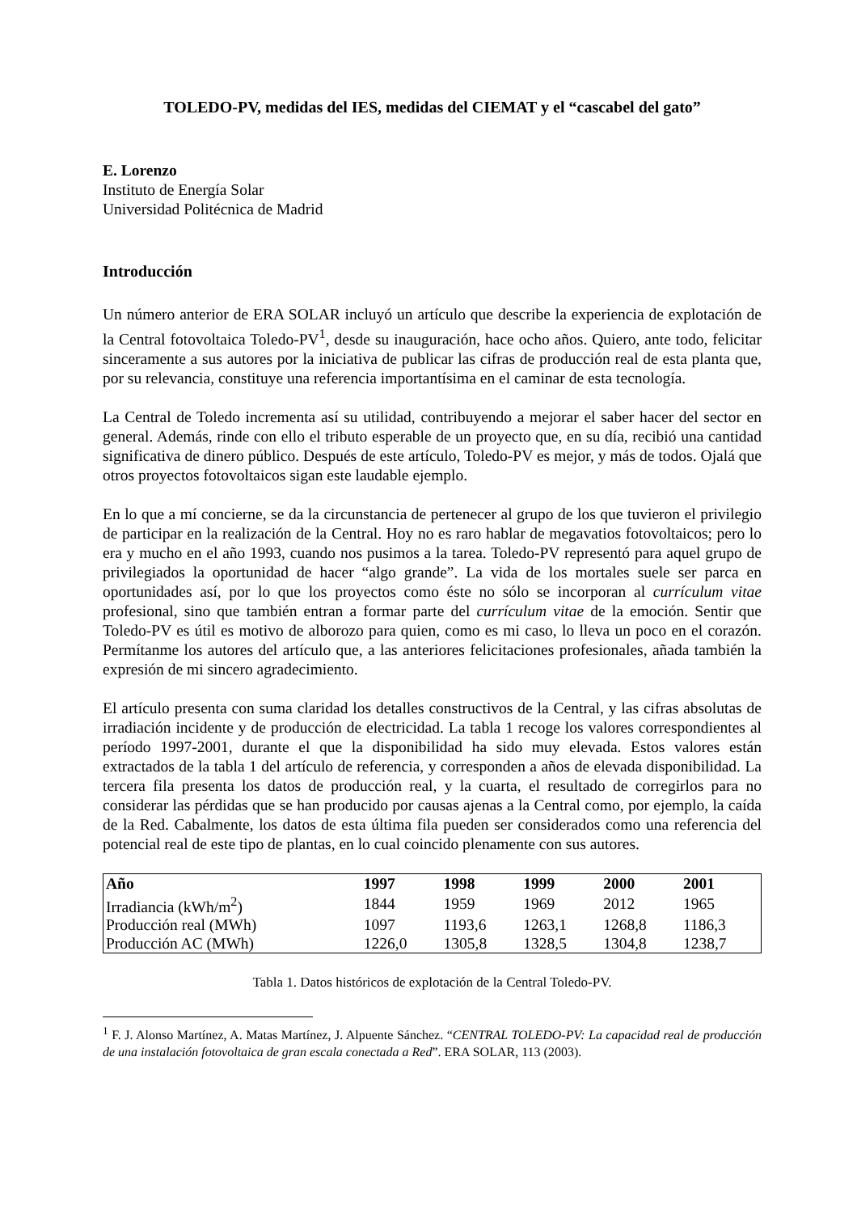TOLEDO-PV, medidas del IES, medidas del CIEMAT y el “cascabel del gato”
E. Lorenzo
Instituto de Energía Solar
Universidad Politécnica de Madrid
Introducción
Un número anterior de ERA SOLAR incluyó un artículo que describe la experiencia de explotación de la Central fotovoltaica Toledo-PV<sup>1</sup>, desde su inauguración, hace ocho años. Quiero, ante todo, felicitar sinceramente a sus autores por la iniciativa de publicar las cifras de producción real de esta planta que, por su relevancia, constituye una referencia importantísima en el caminar de esta tecnología.
La Central de Toledo incrementa así su utilidad, contribuyendo a mejorar el saber hacer del sector en general. Además, rinde con ello el tributo esperable de un proyecto que, en su día, recibió una cantidad significativa de dinero público. Después de este artículo, Toledo-PV es mejor, y más de todos. Ojalá que otros proyectos fotovoltaicos sigan este laudable ejemplo.
En lo que a mí concierne, se da la circunstancia de pertenecer al grupo de los que tuvieron el privilegio de participar en la realización de la Central. Hoy no es raro hablar de megavatios fotovoltaicos; pero lo era y mucho en el año 1993, cuando nos pusimos a la tarea. Toledo-PV representó para aquel grupo de privilegiados la oportunidad de hacer “algo grande”. La vida de los mortales suele ser parca en oportunidades así, por lo que los proyectos como éste no sólo se incorporan al currículum vitae profesional, sino que también entran a formar parte del currículum vitae de la emoción. Sentir que Toledo-PV es útil es motivo de alborozo para quien, como es mi caso, lo lleva un poco en el corazón. Permítanme los autores del artículo que, a las anteriores felicitaciones profesionales, añada también la expresión de mi sincero agradecimiento.
El artículo presenta con suma claridad los detalles constructivos de la Central, y las cifras absolutas de irradiación incidente y de producción de electricidad. La tabla 1 recoge los valores correspondientes al período 1997-2001, durante el que la disponibilidad ha sido muy elevada. Estos valores están extractados de la tabla 1 del artículo de referencia, y corresponden a años de elevada disponibilidad. La tercera fila presenta los datos de producción real, y la cuarta, el resultado de corregirlos para no considerar las pérdidas que se han producido por causas ajenas a la Central como, por ejemplo, la caída de la Red. Cabalmente, los datos de esta última fila pueden ser considerados como una referencia del potencial real de este tipo de plantas, en lo cual coincido plenamente con sus autores.
| Año | 1997 | 1998 | 1999 | 2000 | 2001 |
| --- | --- | --- | --- | --- | --- |
| Irradiancia (kWh/m<sup>2</sup>) | 1844 | 1959 | 1969 | 2012 | 1965 |
| Producción real (MWh) | 1097 | 1193,6 | 1263,1 | 1268,8 | 1186,3 |
| Producción AC (MWh) | 1226,0 | 1305,8 | 1328,5 | 1304,8 | 1238,7 |
Tabla 1. Datos históricos de explotación de la Central Toledo-PV.
<sup>1</sup> F. J. Alonso Martínez, A. Matas Martínez, J. Alpuente Sánchez. “CENTRAL TOLEDO-PV: La capacidad real de producción de una instalación fotovoltaica de gran escala conectada a Red”. ERA SOLAR, 113 (2003).